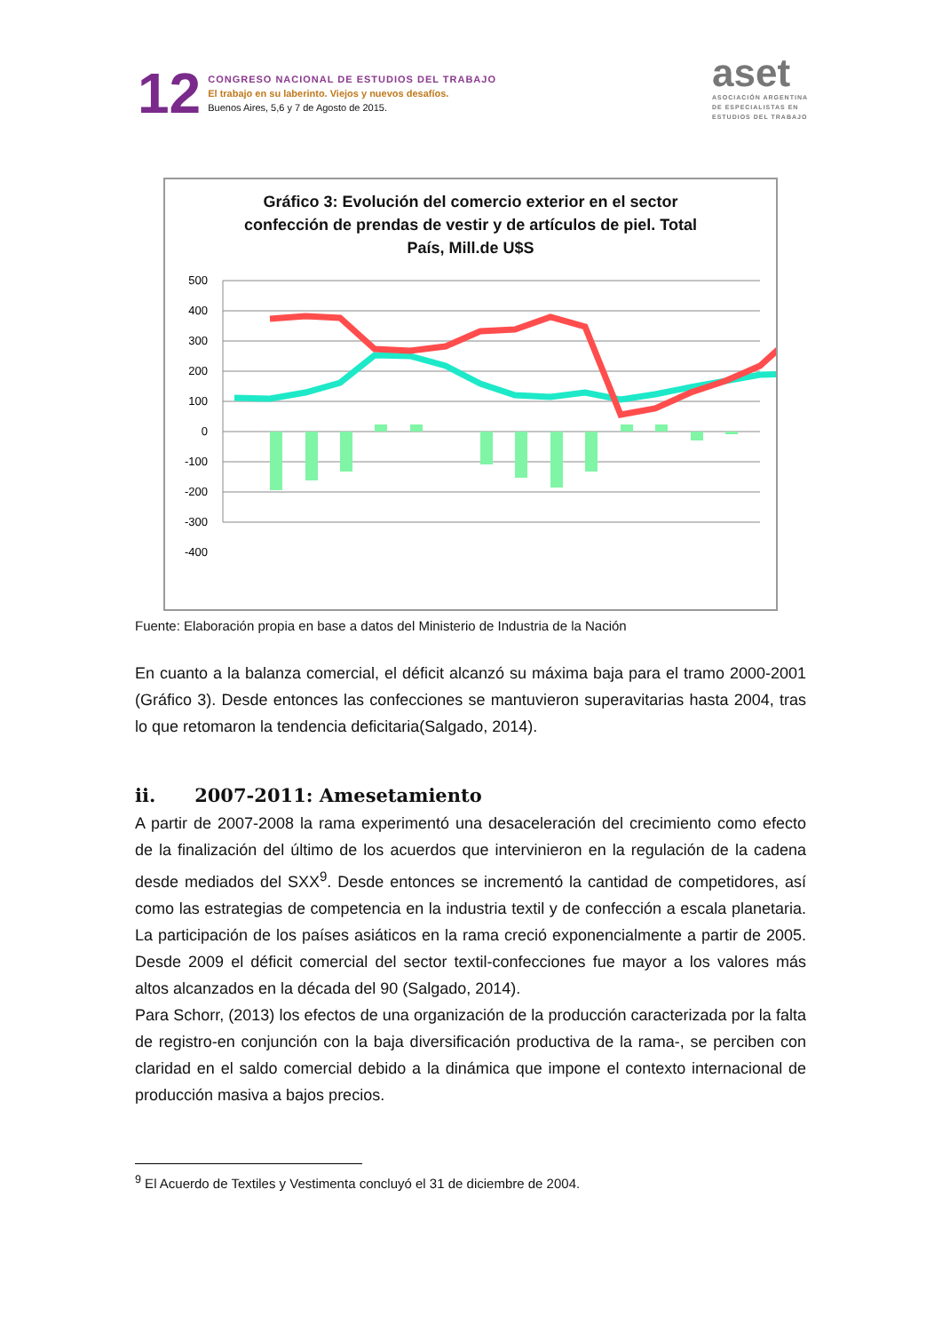12
CONGRESO NACIONAL DE ESTUDIOS DEL TRABAJO
El trabajo en su laberinto. Viejos y nuevos desafíos.
Buenos Aires, 5,6 y 7 de Agosto de 2015.
aset
ASOCIACIÓN ARGENTINA
DE ESPECIALISTAS EN
ESTUDIOS DEL TRABAJO
Gráfico 3: Evolución del comercio exterior en el sector
confección de prendas de vestir y de artículos de piel. Total
País, Mill.de U$S
500
400
300
200
100
0
-100
-200
-300
-400
Fuente: Elaboración propia en base a datos del Ministerio de Industria de la Nación
En cuanto a la balanza comercial, el déficit alcanzó su máxima baja para el tramo 2000-2001 (Gráfico 3). Desde entonces las confecciones se mantuvieron superavitarias hasta 2004, tras lo que retomaron la tendencia deficitaria(Salgado, 2014).
ii. 2007-2011: Amesetamiento
A partir de 2007-2008 la rama experimentó una desaceleración del crecimiento como efecto de la finalización del último de los acuerdos que intervinieron en la regulación de la cadena desde mediados del SXX<sup>9</sup>. Desde entonces se incrementó la cantidad de competidores, así como las estrategias de competencia en la industria textil y de confección a escala planetaria. La participación de los países asiáticos en la rama creció exponencialmente a partir de 2005. Desde 2009 el déficit comercial del sector textil-confecciones fue mayor a los valores más altos alcanzados en la década del 90 (Salgado, 2014).
Para Schorr, (2013) los efectos de una organización de la producción caracterizada por la falta de registro-en conjunción con la baja diversificación productiva de la rama-, se perciben con claridad en el saldo comercial debido a la dinámica que impone el contexto internacional de producción masiva a bajos precios.
<sup>9</sup> El Acuerdo de Textiles y Vestimenta concluyó el 31 de diciembre de 2004.